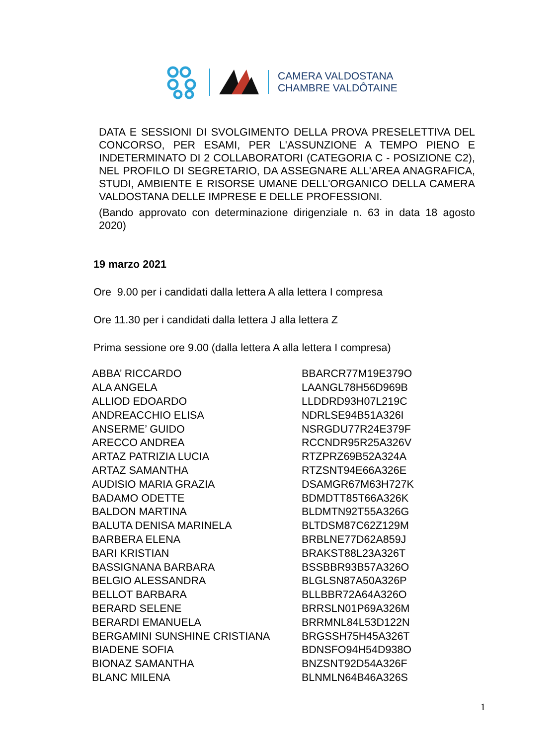CAMERA VALDOSTANA
CHAMBRE VALDÔTAINE
DATA E SESSIONI DI SVOLGIMENTO DELLA PROVA PRESELETTIVA DEL CONCORSO, PER ESAMI, PER L'ASSUNZIONE A TEMPO PIENO E INDETERMINATO DI 2 COLLABORATORI (CATEGORIA C - POSIZIONE C2), NEL PROFILO DI SEGRETARIO, DA ASSEGNARE ALL'AREA ANAGRAFICA, STUDI, AMBIENTE E RISORSE UMANE DELL'ORGANICO DELLA CAMERA VALDOSTANA DELLE IMPRESE E DELLE PROFESSIONI.
(Bando approvato con determinazione dirigenziale n. 63 in data 18 agosto 2020)
19 marzo 2021
Ore 9.00 per i candidati dalla lettera A alla lettera I compresa
Ore 11.30 per i candidati dalla lettera J alla lettera Z
Prima sessione ore 9.00 (dalla lettera A alla lettera I compresa)
| ABBA’ RICCARDO | BBARCR77M19E379O |
| ALA ANGELA | LAANGL78H56D969B |
| ALLIOD EDOARDO | LLDDRD93H07L219C |
| ANDREACCHIO ELISA | NDRLSE94B51A326I |
| ANSERME’ GUIDO | NSRGDU77R24E379F |
| ARECCO ANDREA | RCCNDR95R25A326V |
| ARTAZ PATRIZIA LUCIA | RTZPRZ69B52A324A |
| ARTAZ SAMANTHA | RTZSNT94E66A326E |
| AUDISIO MARIA GRAZIA | DSAMGR67M63H727K |
| BADAMO ODETTE | BDMDTT85T66A326K |
| BALDON MARTINA | BLDMTN92T55A326G |
| BALUTA DENISA MARINELA | BLTDSM87C62Z129M |
| BARBERA ELENA | BRBLNE77D62A859J |
| BARI KRISTIAN | BRAKST88L23A326T |
| BASSIGNANA BARBARA | BSSBBR93B57A326O |
| BELGIO ALESSANDRA | BLGLSN87A50A326P |
| BELLOT BARBARA | BLLBBR72A64A326O |
| BERARD SELENE | BRRSLN01P69A326M |
| BERARDI EMANUELA | BRRMNL84L53D122N |
| BERGAMINI SUNSHINE CRISTIANA | BRGSSH75H45A326T |
| BIADENE SOFIA | BDNSFO94H54D938O |
| BIONAZ SAMANTHA | BNZSNT92D54A326F |
| BLANC MILENA | BLNMLN64B46A326S |
1